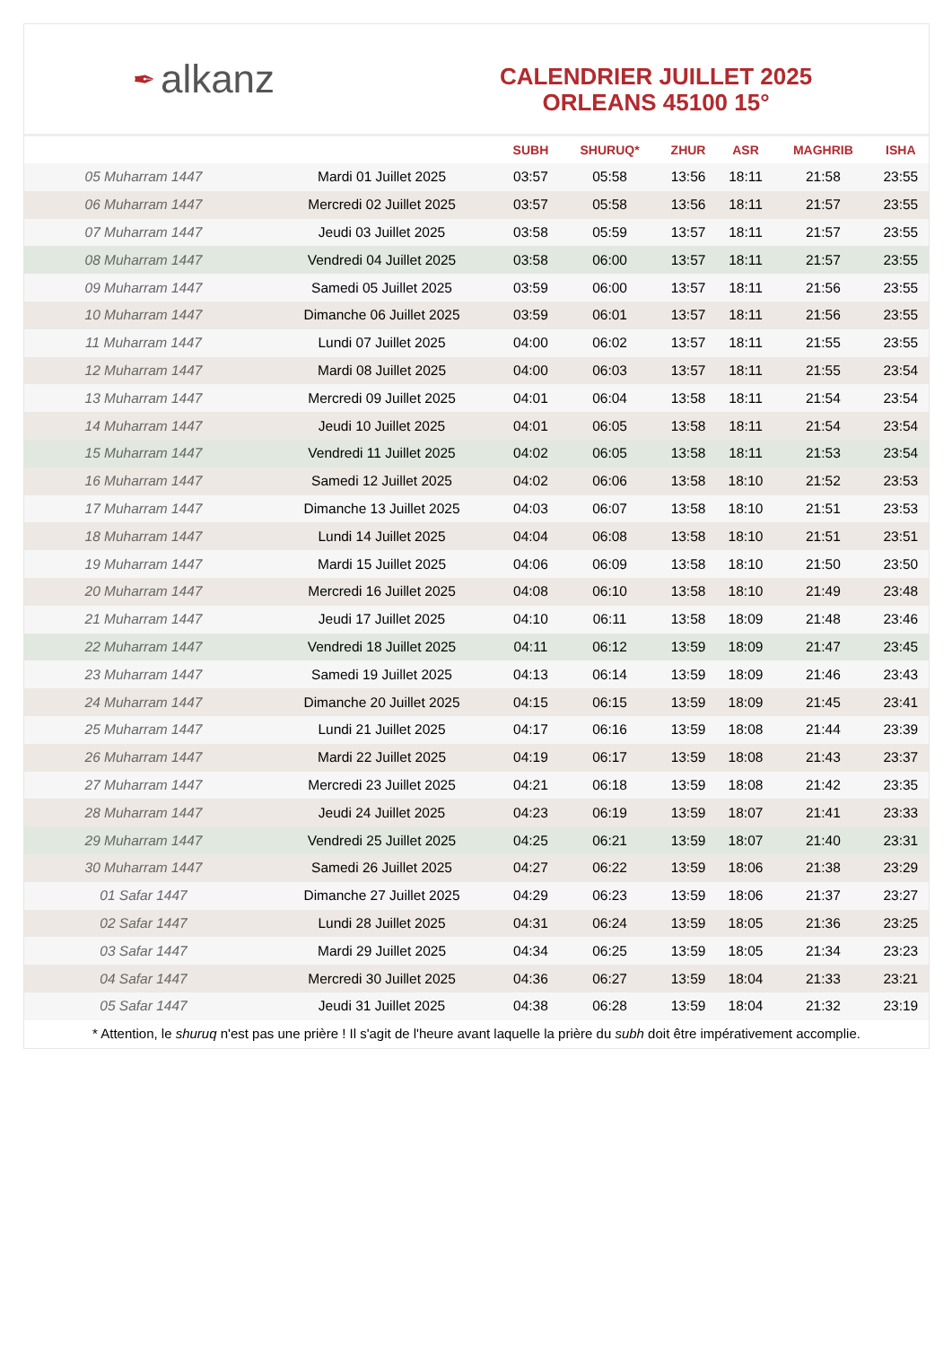✒ alkanz
CALENDRIER JUILLET 2025
ORLEANS 45100 15°
| | | SUBH | SHURUQ* | ZHUR | ASR | MAGHRIB | ISHA |
| --- | --- | --- | --- | --- | --- | --- | --- |
| 05 Muharram 1447 | Mardi 01 Juillet 2025 | 03:57 | 05:58 | 13:56 | 18:11 | 21:58 | 23:55 |
| 06 Muharram 1447 | Mercredi 02 Juillet 2025 | 03:57 | 05:58 | 13:56 | 18:11 | 21:57 | 23:55 |
| 07 Muharram 1447 | Jeudi 03 Juillet 2025 | 03:58 | 05:59 | 13:57 | 18:11 | 21:57 | 23:55 |
| 08 Muharram 1447 | Vendredi 04 Juillet 2025 | 03:58 | 06:00 | 13:57 | 18:11 | 21:57 | 23:55 |
| 09 Muharram 1447 | Samedi 05 Juillet 2025 | 03:59 | 06:00 | 13:57 | 18:11 | 21:56 | 23:55 |
| 10 Muharram 1447 | Dimanche 06 Juillet 2025 | 03:59 | 06:01 | 13:57 | 18:11 | 21:56 | 23:55 |
| 11 Muharram 1447 | Lundi 07 Juillet 2025 | 04:00 | 06:02 | 13:57 | 18:11 | 21:55 | 23:55 |
| 12 Muharram 1447 | Mardi 08 Juillet 2025 | 04:00 | 06:03 | 13:57 | 18:11 | 21:55 | 23:54 |
| 13 Muharram 1447 | Mercredi 09 Juillet 2025 | 04:01 | 06:04 | 13:58 | 18:11 | 21:54 | 23:54 |
| 14 Muharram 1447 | Jeudi 10 Juillet 2025 | 04:01 | 06:05 | 13:58 | 18:11 | 21:54 | 23:54 |
| 15 Muharram 1447 | Vendredi 11 Juillet 2025 | 04:02 | 06:05 | 13:58 | 18:11 | 21:53 | 23:54 |
| 16 Muharram 1447 | Samedi 12 Juillet 2025 | 04:02 | 06:06 | 13:58 | 18:10 | 21:52 | 23:53 |
| 17 Muharram 1447 | Dimanche 13 Juillet 2025 | 04:03 | 06:07 | 13:58 | 18:10 | 21:51 | 23:53 |
| 18 Muharram 1447 | Lundi 14 Juillet 2025 | 04:04 | 06:08 | 13:58 | 18:10 | 21:51 | 23:51 |
| 19 Muharram 1447 | Mardi 15 Juillet 2025 | 04:06 | 06:09 | 13:58 | 18:10 | 21:50 | 23:50 |
| 20 Muharram 1447 | Mercredi 16 Juillet 2025 | 04:08 | 06:10 | 13:58 | 18:10 | 21:49 | 23:48 |
| 21 Muharram 1447 | Jeudi 17 Juillet 2025 | 04:10 | 06:11 | 13:58 | 18:09 | 21:48 | 23:46 |
| 22 Muharram 1447 | Vendredi 18 Juillet 2025 | 04:11 | 06:12 | 13:59 | 18:09 | 21:47 | 23:45 |
| 23 Muharram 1447 | Samedi 19 Juillet 2025 | 04:13 | 06:14 | 13:59 | 18:09 | 21:46 | 23:43 |
| 24 Muharram 1447 | Dimanche 20 Juillet 2025 | 04:15 | 06:15 | 13:59 | 18:09 | 21:45 | 23:41 |
| 25 Muharram 1447 | Lundi 21 Juillet 2025 | 04:17 | 06:16 | 13:59 | 18:08 | 21:44 | 23:39 |
| 26 Muharram 1447 | Mardi 22 Juillet 2025 | 04:19 | 06:17 | 13:59 | 18:08 | 21:43 | 23:37 |
| 27 Muharram 1447 | Mercredi 23 Juillet 2025 | 04:21 | 06:18 | 13:59 | 18:08 | 21:42 | 23:35 |
| 28 Muharram 1447 | Jeudi 24 Juillet 2025 | 04:23 | 06:19 | 13:59 | 18:07 | 21:41 | 23:33 |
| 29 Muharram 1447 | Vendredi 25 Juillet 2025 | 04:25 | 06:21 | 13:59 | 18:07 | 21:40 | 23:31 |
| 30 Muharram 1447 | Samedi 26 Juillet 2025 | 04:27 | 06:22 | 13:59 | 18:06 | 21:38 | 23:29 |
| 01 Safar 1447 | Dimanche 27 Juillet 2025 | 04:29 | 06:23 | 13:59 | 18:06 | 21:37 | 23:27 |
| 02 Safar 1447 | Lundi 28 Juillet 2025 | 04:31 | 06:24 | 13:59 | 18:05 | 21:36 | 23:25 |
| 03 Safar 1447 | Mardi 29 Juillet 2025 | 04:34 | 06:25 | 13:59 | 18:05 | 21:34 | 23:23 |
| 04 Safar 1447 | Mercredi 30 Juillet 2025 | 04:36 | 06:27 | 13:59 | 18:04 | 21:33 | 23:21 |
| 05 Safar 1447 | Jeudi 31 Juillet 2025 | 04:38 | 06:28 | 13:59 | 18:04 | 21:32 | 23:19 |
* Attention, le shuruq n'est pas une prière ! Il s'agit de l'heure avant laquelle la prière du subh doit être impérativement accomplie.